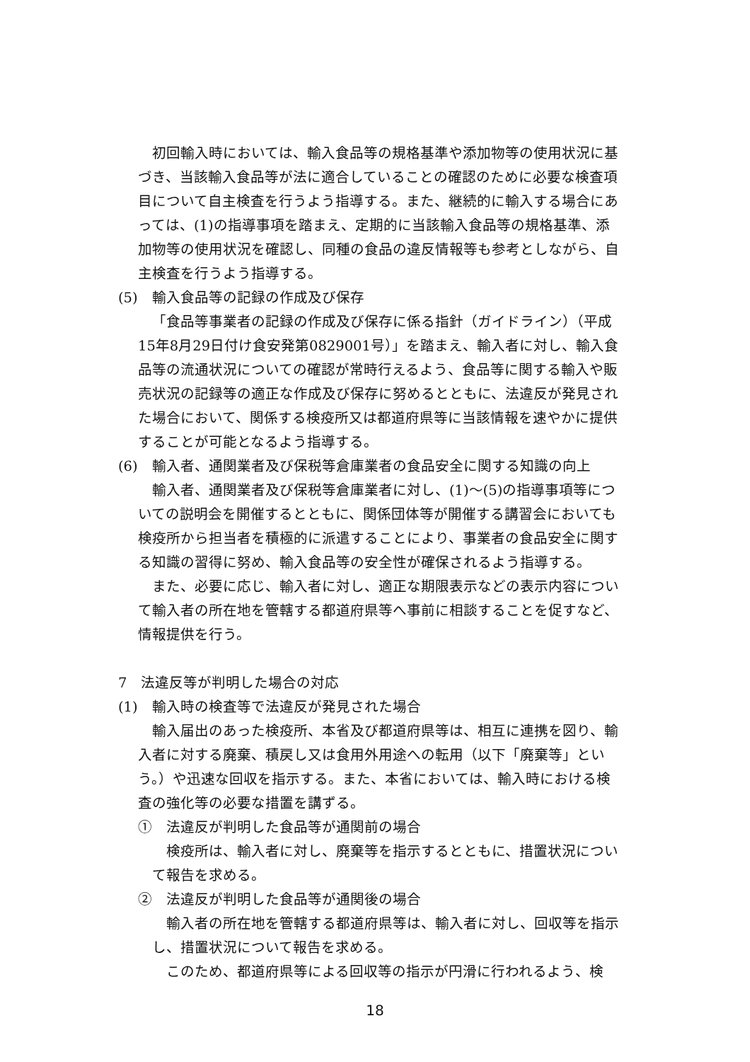初回輸入時においては、輸入食品等の規格基準や添加物等の使用状況に基づき、当該輸入食品等が法に適合していることの確認のために必要な検査項目について自主検査を行うよう指導する。また、継続的に輸入する場合にあっては、(1)の指導事項を踏まえ、定期的に当該輸入食品等の規格基準、添加物等の使用状況を確認し、同種の食品の違反情報等も参考としながら、自主検査を行うよう指導する。
(5)　輸入食品等の記録の作成及び保存
「食品等事業者の記録の作成及び保存に係る指針（ガイドライン）（平成15年8月29日付け食安発第0829001号）」を踏まえ、輸入者に対し、輸入食品等の流通状況についての確認が常時行えるよう、食品等に関する輸入や販売状況の記録等の適正な作成及び保存に努めるとともに、法違反が発見された場合において、関係する検疫所又は都道府県等に当該情報を速やかに提供することが可能となるよう指導する。
(6)　輸入者、通関業者及び保税等倉庫業者の食品安全に関する知識の向上
輸入者、通関業者及び保税等倉庫業者に対し、(1)～(5)の指導事項等についての説明会を開催するとともに、関係団体等が開催する講習会においても検疫所から担当者を積極的に派遣することにより、事業者の食品安全に関する知識の習得に努め、輸入食品等の安全性が確保されるよう指導する。
また、必要に応じ、輸入者に対し、適正な期限表示などの表示内容について輸入者の所在地を管轄する都道府県等へ事前に相談することを促すなど、情報提供を行う。
7　法違反等が判明した場合の対応
(1)　輸入時の検査等で法違反が発見された場合
輸入届出のあった検疫所、本省及び都道府県等は、相互に連携を図り、輸入者に対する廃棄、積戻し又は食用外用途への転用（以下「廃棄等」という。）や迅速な回収を指示する。また、本省においては、輸入時における検査の強化等の必要な措置を講ずる。
①　法違反が判明した食品等が通関前の場合
検疫所は、輸入者に対し、廃棄等を指示するとともに、措置状況について報告を求める。
②　法違反が判明した食品等が通関後の場合
輸入者の所在地を管轄する都道府県等は、輸入者に対し、回収等を指示し、措置状況について報告を求める。
このため、都道府県等による回収等の指示が円滑に行われるよう、検
18